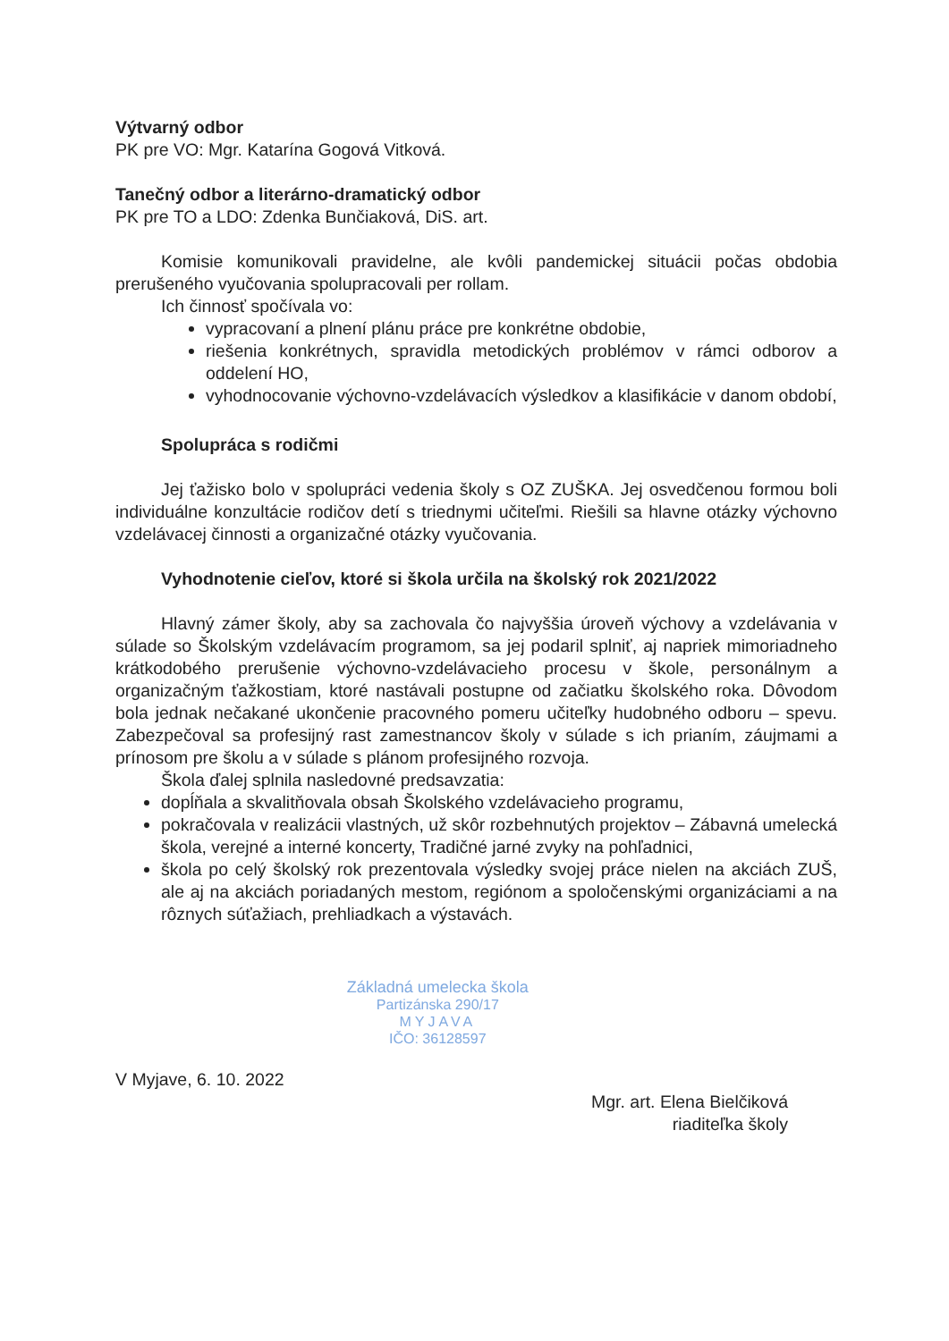Výtvarný odbor
PK pre VO: Mgr. Katarína Gogová Vitková.
Tanečný odbor a literárno-dramatický odbor
PK pre TO a LDO: Zdenka Bunčiaková, DiS. art.
Komisie komunikovali pravidelne, ale kvôli pandemickej situácii počas obdobia prerušeného vyučovania spolupracovali per rollam.
Ich činnosť spočívala vo:
vypracovaní a plnení plánu práce pre konkrétne obdobie,
riešenia konkrétnych, spravidla metodických problémov v rámci odborov a oddelení HO,
vyhodnocovanie výchovno-vzdelávacích výsledkov a klasifikácie v danom období,
Spolupráca s rodičmi
Jej ťažisko bolo v spolupráci vedenia školy s OZ ZUŠKA. Jej osvedčenou formou boli individuálne konzultácie rodičov detí s triednymi učiteľmi. Riešili sa hlavne otázky výchovno vzdelávacej činnosti a organizačné otázky vyučovania.
Vyhodnotenie cieľov, ktoré si škola určila na školský rok 2021/2022
Hlavný zámer školy, aby sa zachovala čo najvyššia úroveň výchovy a vzdelávania v súlade so Školským vzdelávacím programom, sa jej podaril splniť, aj napriek mimoriadneho krátkodobého prerušenie výchovno-vzdelávacieho procesu v škole, personálnym a organizačným ťažkostiam, ktoré nastávali postupne od začiatku školského roka. Dôvodom bola jednak nečakané ukončenie pracovného pomeru učiteľky hudobného odboru – spevu. Zabezpečoval sa profesijný rast zamestnancov školy v súlade s ich prianím, záujmami a prínosom pre školu a v súlade s plánom profesijného rozvoja.
Škola ďalej splnila nasledovné predsavzatia:
dopĺňala a skvalitňovala obsah Školského vzdelávacieho programu,
pokračovala v realizácii vlastných, už skôr rozbehnutých projektov – Zábavná umelecká škola, verejné a interné koncerty, Tradičné jarné zvyky na pohľadnici,
škola po celý školský rok prezentovala výsledky svojej práce nielen na akciách ZUŠ, ale aj na akciách poriadaných mestom, regiónom a spoločenskými organizáciami a na rôznych súťažiach, prehliadkach a výstavách.
V Myjave, 6. 10. 2022
Základná umelecka škola
Partizánska 290/17
MYJAVA
IČO: 36128597
Mgr. art. Elena Bielčiková
riaditeľka školy